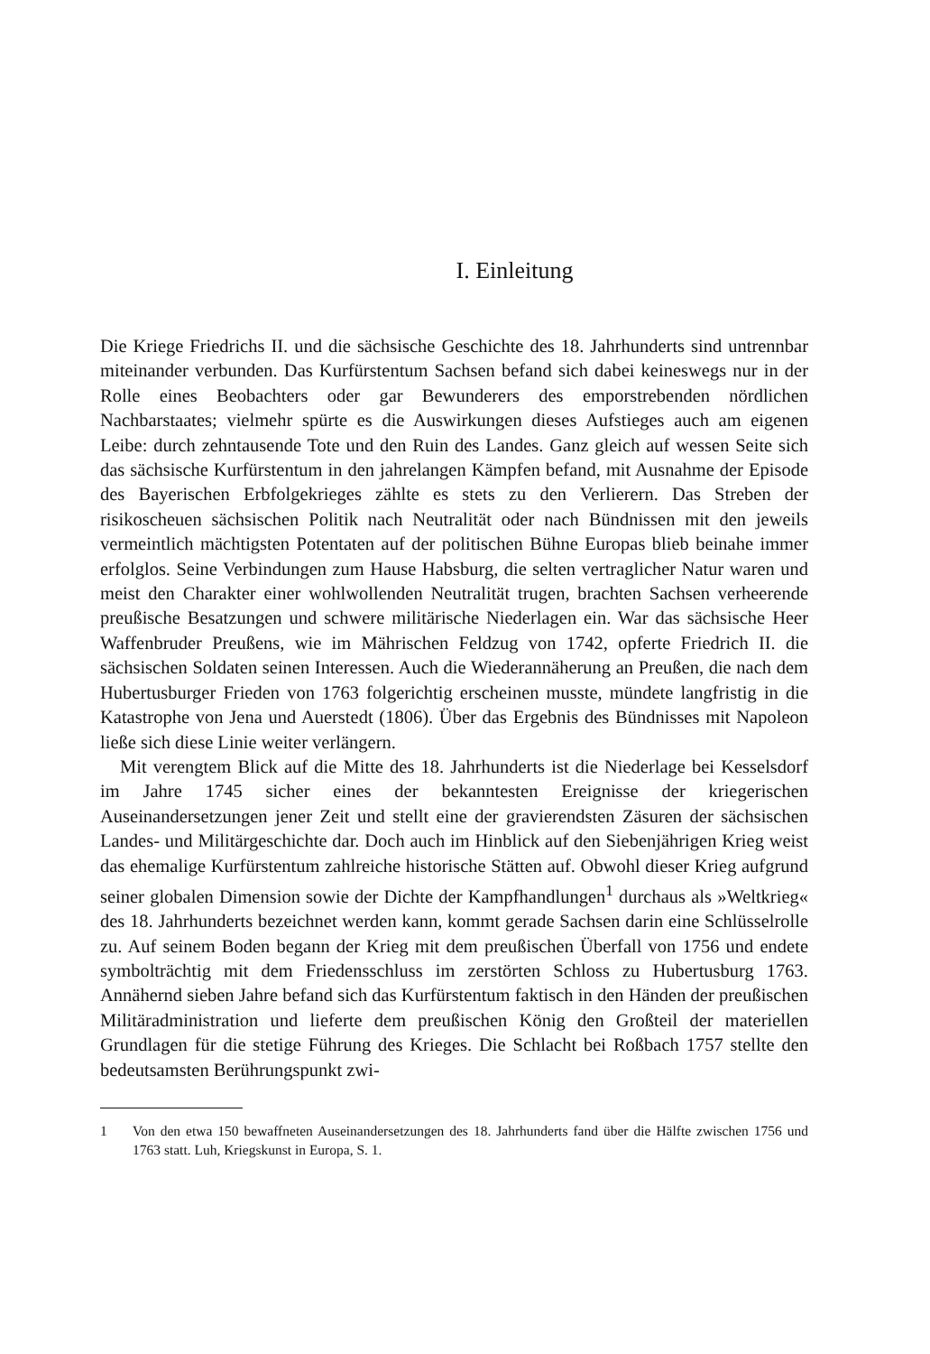I. Einleitung
Die Kriege Friedrichs II. und die sächsische Geschichte des 18. Jahrhunderts sind untrennbar miteinander verbunden. Das Kurfürstentum Sachsen befand sich dabei keineswegs nur in der Rolle eines Beobachters oder gar Bewunderers des emporstrebenden nördlichen Nachbarstaates; vielmehr spürte es die Auswirkungen dieses Aufstieges auch am eigenen Leibe: durch zehntausende Tote und den Ruin des Landes. Ganz gleich auf wessen Seite sich das sächsische Kurfürstentum in den jahrelangen Kämpfen befand, mit Ausnahme der Episode des Bayerischen Erbfolgekrieges zählte es stets zu den Verlierern. Das Streben der risikoscheuen sächsischen Politik nach Neutralität oder nach Bündnissen mit den jeweils vermeintlich mächtigsten Potentaten auf der politischen Bühne Europas blieb beinahe immer erfolglos. Seine Verbindungen zum Hause Habsburg, die selten vertraglicher Natur waren und meist den Charakter einer wohlwollenden Neutralität trugen, brachten Sachsen verheerende preußische Besatzungen und schwere militärische Niederlagen ein. War das sächsische Heer Waffenbruder Preußens, wie im Mährischen Feldzug von 1742, opferte Friedrich II. die sächsischen Soldaten seinen Interessen. Auch die Wiederannäherung an Preußen, die nach dem Hubertusburger Frieden von 1763 folgerichtig erscheinen musste, mündete langfristig in die Katastrophe von Jena und Auerstedt (1806). Über das Ergebnis des Bündnisses mit Napoleon ließe sich diese Linie weiter verlängern.
Mit verengtem Blick auf die Mitte des 18. Jahrhunderts ist die Niederlage bei Kesselsdorf im Jahre 1745 sicher eines der bekanntesten Ereignisse der kriegerischen Auseinandersetzungen jener Zeit und stellt eine der gravierendsten Zäsuren der sächsischen Landes- und Militärgeschichte dar. Doch auch im Hinblick auf den Siebenjährigen Krieg weist das ehemalige Kurfürstentum zahlreiche historische Stätten auf. Obwohl dieser Krieg aufgrund seiner globalen Dimension sowie der Dichte der Kampfhandlungen<sup>1</sup> durchaus als »Weltkrieg« des 18. Jahrhunderts bezeichnet werden kann, kommt gerade Sachsen darin eine Schlüsselrolle zu. Auf seinem Boden begann der Krieg mit dem preußischen Überfall von 1756 und endete symbolträchtig mit dem Friedensschluss im zerstörten Schloss zu Hubertusburg 1763. Annähernd sieben Jahre befand sich das Kurfürstentum faktisch in den Händen der preußischen Militäradministration und lieferte dem preußischen König den Großteil der materiellen Grundlagen für die stetige Führung des Krieges. Die Schlacht bei Roßbach 1757 stellte den bedeutsamsten Berührungspunkt zwi-
1 Von den etwa 150 bewaffneten Auseinandersetzungen des 18. Jahrhunderts fand über die Hälfte zwischen 1756 und 1763 statt. Luh, Kriegskunst in Europa, S. 1.